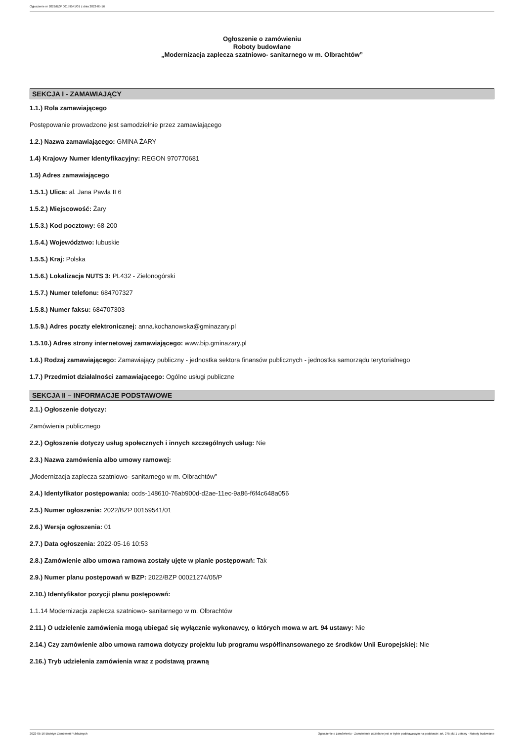Ogłoszenie nr 2022/BZP 00159541/01 z dnia 2022-05-16
Ogłoszenie o zamówieniu
Roboty budowlane
„Modernizacja zaplecza szatniowo- sanitarnego w m. Olbrachtów”
SEKCJA I - ZAMAWIAJĄCY
1.1.) Rola zamawiającego
Postępowanie prowadzone jest samodzielnie przez zamawiającego
1.2.) Nazwa zamawiającego: GMINA ŻARY
1.4) Krajowy Numer Identyfikacyjny: REGON 970770681
1.5) Adres zamawiającego
1.5.1.) Ulica: al. Jana Pawła II 6
1.5.2.) Miejscowość: Żary
1.5.3.) Kod pocztowy: 68-200
1.5.4.) Województwo: lubuskie
1.5.5.) Kraj: Polska
1.5.6.) Lokalizacja NUTS 3: PL432 - Zielonogórski
1.5.7.) Numer telefonu: 684707327
1.5.8.) Numer faksu: 684707303
1.5.9.) Adres poczty elektronicznej: anna.kochanowska@gminazary.pl
1.5.10.) Adres strony internetowej zamawiającego: www.bip.gminazary.pl
1.6.) Rodzaj zamawiającego: Zamawiający publiczny - jednostka sektora finansów publicznych - jednostka samorządu terytorialnego
1.7.) Przedmiot działalności zamawiającego: Ogólne usługi publiczne
SEKCJA II – INFORMACJE PODSTAWOWE
2.1.) Ogłoszenie dotyczy:
Zamówienia publicznego
2.2.) Ogłoszenie dotyczy usług społecznych i innych szczególnych usług: Nie
2.3.) Nazwa zamówienia albo umowy ramowej:
„Modernizacja zaplecza szatniowo- sanitarnego w m. Olbrachtów”
2.4.) Identyfikator postępowania: ocds-148610-76ab900d-d2ae-11ec-9a86-f6f4c648a056
2.5.) Numer ogłoszenia: 2022/BZP 00159541/01
2.6.) Wersja ogłoszenia: 01
2.7.) Data ogłoszenia: 2022-05-16 10:53
2.8.) Zamówienie albo umowa ramowa zostały ujęte w planie postępowań: Tak
2.9.) Numer planu postępowań w BZP: 2022/BZP 00021274/05/P
2.10.) Identyfikator pozycji planu postępowań:
1.1.14 Modernizacja zaplecza szatniowo- sanitarnego w m. Olbrachtów
2.11.) O udzielenie zamówienia mogą ubiegać się wyłącznie wykonawcy, o których mowa w art. 94 ustawy: Nie
2.14.) Czy zamówienie albo umowa ramowa dotyczy projektu lub programu współfinansowanego ze środków Unii Europejskiej: Nie
2.16.) Tryb udzielenia zamówienia wraz z podstawą prawną
2022-05-16 Biuletyn Zamówień Publicznych Ogłoszenie o zamówieniu - Zamówienie udzielane jest w trybie podstawowym na podstawie: art. 275 pkt 1 ustawy - Roboty budowlane